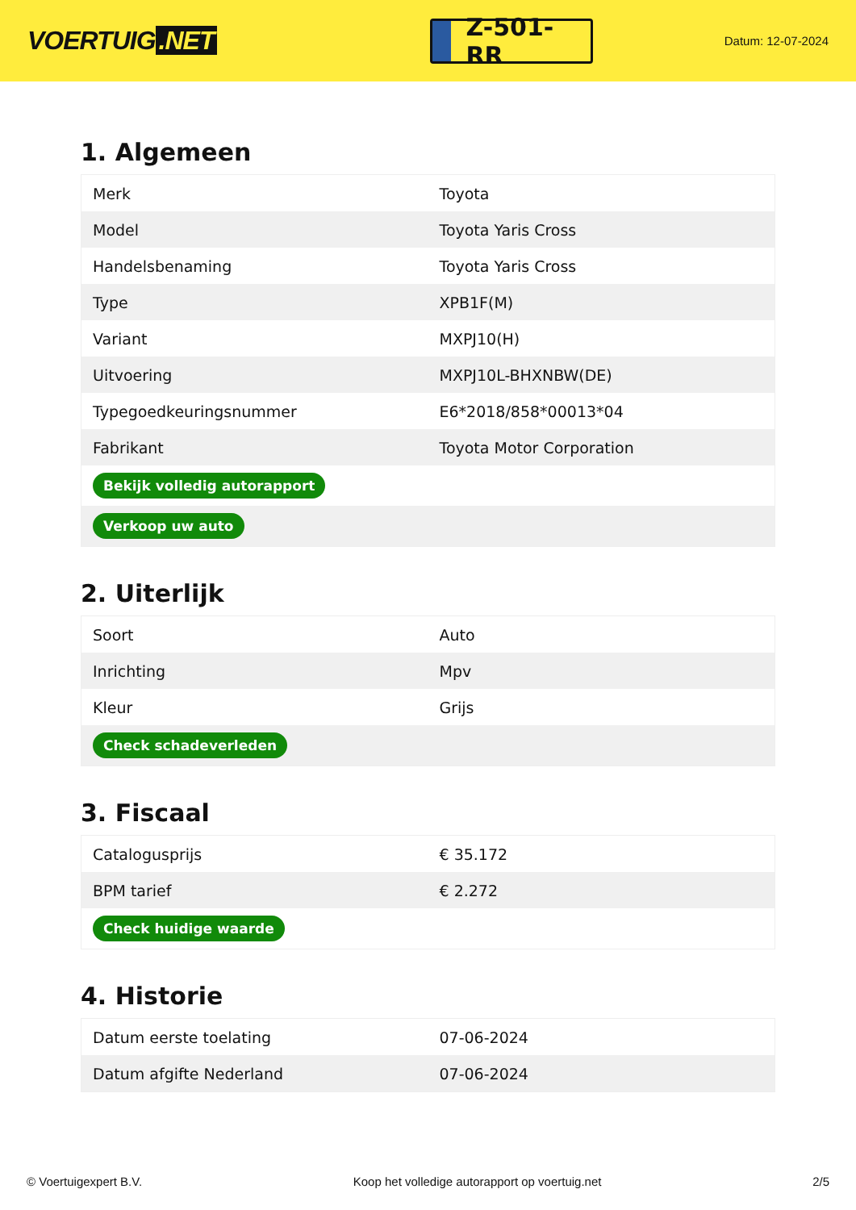VOERTUIG.NET
Z-501-RR
Datum: 12-07-2024
1. Algemeen
| Merk | Toyota |
| Model | Toyota Yaris Cross |
| Handelsbenaming | Toyota Yaris Cross |
| Type | XPB1F(M) |
| Variant | MXPJ10(H) |
| Uitvoering | MXPJ10L-BHXNBW(DE) |
| Typegoedkeuringsnummer | E6*2018/858*00013*04 |
| Fabrikant | Toyota Motor Corporation |
| Bekijk volledig autorapport | |
| Verkoop uw auto | |
2. Uiterlijk
| Soort | Auto |
| Inrichting | Mpv |
| Kleur | Grijs |
| Check schadeverleden | |
3. Fiscaal
| Catalogusprijs | € 35.172 |
| BPM tarief | € 2.272 |
| Check huidige waarde | |
4. Historie
| Datum eerste toelating | 07-06-2024 |
| Datum afgifte Nederland | 07-06-2024 |
© Voertuigexpert B.V. Koop het volledige autorapport op voertuig.net 2/5